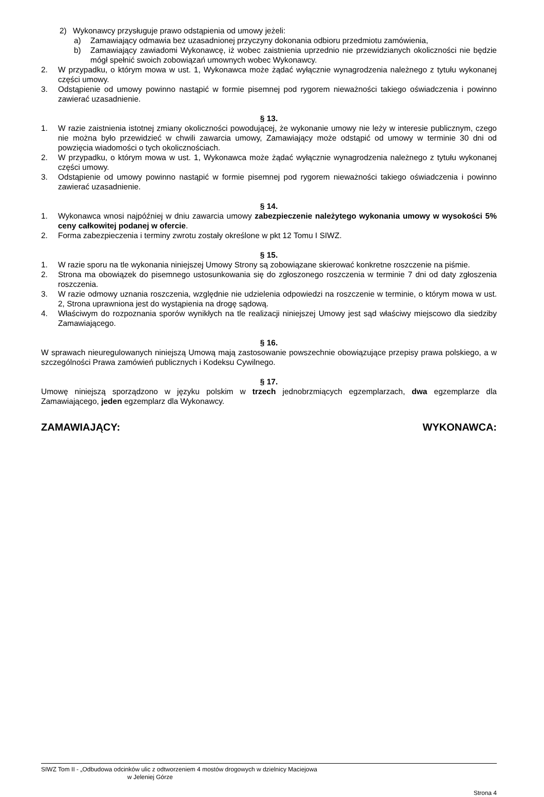2) Wykonawcy przysługuje prawo odstąpienia od umowy jeżeli:
a) Zamawiający odmawia bez uzasadnionej przyczyny dokonania odbioru przedmiotu zamówienia,
b) Zamawiający zawiadomi Wykonawcę, iż wobec zaistnienia uprzednio nie przewidzianych okoliczności nie będzie mógł spełnić swoich zobowiązań umownych wobec Wykonawcy.
2. W przypadku, o którym mowa w ust. 1, Wykonawca może żądać wyłącznie wynagrodzenia należnego z tytułu wykonanej części umowy.
3. Odstąpienie od umowy powinno nastąpić w formie pisemnej pod rygorem nieważności takiego oświadczenia i powinno zawierać uzasadnienie.
§ 13.
1. W razie zaistnienia istotnej zmiany okoliczności powodującej, że wykonanie umowy nie leży w interesie publicznym, czego nie można było przewidzieć w chwili zawarcia umowy, Zamawiający może odstąpić od umowy w terminie 30 dni od powzięcia wiadomości o tych okolicznościach.
2. W przypadku, o którym mowa w ust. 1, Wykonawca może żądać wyłącznie wynagrodzenia należnego z tytułu wykonanej części umowy.
3. Odstąpienie od umowy powinno nastąpić w formie pisemnej pod rygorem nieważności takiego oświadczenia i powinno zawierać uzasadnienie.
§ 14.
1. Wykonawca wnosi najpóźniej w dniu zawarcia umowy zabezpieczenie należytego wykonania umowy w wysokości 5% ceny całkowitej podanej w ofercie.
2. Forma zabezpieczenia i terminy zwrotu zostały określone w pkt 12 Tomu I SIWZ.
§ 15.
1. W razie sporu na tle wykonania niniejszej Umowy Strony są zobowiązane skierować konkretne roszczenie na piśmie.
2. Strona ma obowiązek do pisemnego ustosunkowania się do zgłoszonego roszczenia w terminie 7 dni od daty zgłoszenia roszczenia.
3. W razie odmowy uznania roszczenia, względnie nie udzielenia odpowiedzi na roszczenie w terminie, o którym mowa w ust. 2, Strona uprawniona jest do wystąpienia na drogę sądową.
4. Właściwym do rozpoznania sporów wynikłych na tle realizacji niniejszej Umowy jest sąd właściwy miejscowo dla siedziby Zamawiającego.
§ 16.
W sprawach nieuregulowanych niniejszą Umową mają zastosowanie powszechnie obowiązujące przepisy prawa polskiego, a w szczególności Prawa zamówień publicznych i Kodeksu Cywilnego.
§ 17.
Umowę niniejszą sporządzono w języku polskim w trzech jednobrzmiących egzemplarzach, dwa egzemplarze dla Zamawiającego, jeden egzemplarz dla Wykonawcy.
ZAMAWIAJĄCY: WYKONAWCA:
SIWZ Tom II - „Odbudowa odcinków ulic z odtworzeniem 4 mostów drogowych w dzielnicy Maciejowa
w Jeleniej Górze
Strona 4